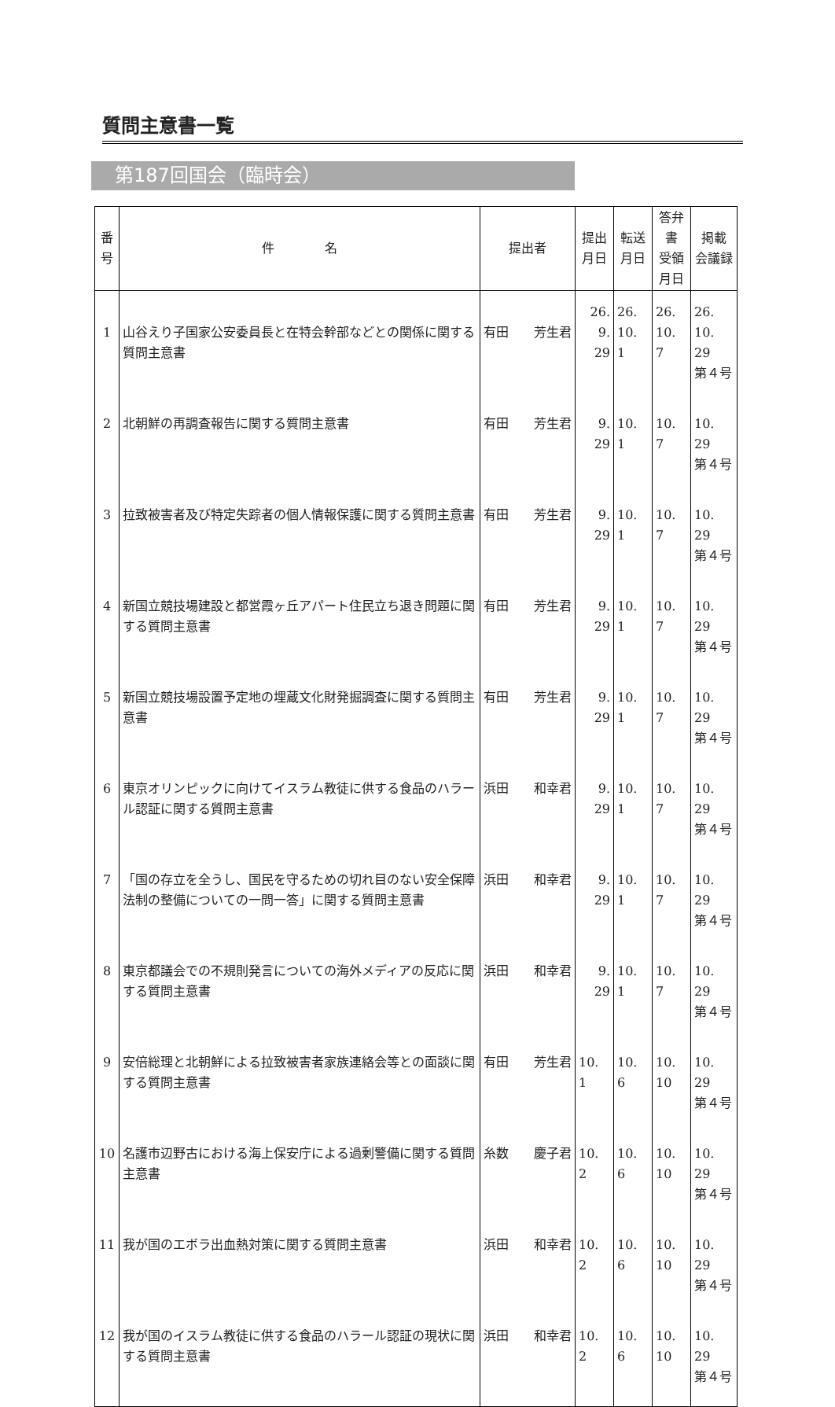質問主意書一覧
第187回国会（臨時会）
| 番 号 | 件 名 | 提出者 | 提出 月日 | 転送 月日 | 答弁書 受領 月日 | 掲載 会議録 |
| --- | --- | --- | --- | --- | --- | --- |
| 1 | 山谷えり子国家公安委員長と在特会幹部などとの関係に関する質問主意書 | 有田 芳生君 | 26. 9. 29 | 26. 10. 1 | 26. 10. 7 | 26. 10. 29 第４号 |
| 2 | 北朝鮮の再調査報告に関する質問主意書 | 有田 芳生君 | 9. 29 | 10. 1 | 10. 7 | 10. 29 第４号 |
| 3 | 拉致被害者及び特定失踪者の個人情報保護に関する質問主意書 | 有田 芳生君 | 9. 29 | 10. 1 | 10. 7 | 10. 29 第４号 |
| 4 | 新国立競技場建設と都営霞ヶ丘アパート住民立ち退き問題に関する質問主意書 | 有田 芳生君 | 9. 29 | 10. 1 | 10. 7 | 10. 29 第４号 |
| 5 | 新国立競技場設置予定地の埋蔵文化財発掘調査に関する質問主意書 | 有田 芳生君 | 9. 29 | 10. 1 | 10. 7 | 10. 29 第４号 |
| 6 | 東京オリンピックに向けてイスラム教徒に供する食品のハラール認証に関する質問主意書 | 浜田 和幸君 | 9. 29 | 10. 1 | 10. 7 | 10. 29 第４号 |
| 7 | 「国の存立を全うし、国民を守るための切れ目のない安全保障法制の整備についての一問一答」に関する質問主意書 | 浜田 和幸君 | 9. 29 | 10. 1 | 10. 7 | 10. 29 第４号 |
| 8 | 東京都議会での不規則発言についての海外メディアの反応に関する質問主意書 | 浜田 和幸君 | 9. 29 | 10. 1 | 10. 7 | 10. 29 第４号 |
| 9 | 安倍総理と北朝鮮による拉致被害者家族連絡会等との面談に関する質問主意書 | 有田 芳生君 | 10. 1 | 10. 6 | 10. 10 | 10. 29 第４号 |
| 10 | 名護市辺野古における海上保安庁による過剰警備に関する質問主意書 | 糸数 慶子君 | 10. 2 | 10. 6 | 10. 10 | 10. 29 第４号 |
| 11 | 我が国のエボラ出血熱対策に関する質問主意書 | 浜田 和幸君 | 10. 2 | 10. 6 | 10. 10 | 10. 29 第４号 |
| 12 | 我が国のイスラム教徒に供する食品のハラール認証の現状に関する質問主意書 | 浜田 和幸君 | 10. 2 | 10. 6 | 10. 10 | 10. 29 第４号 |